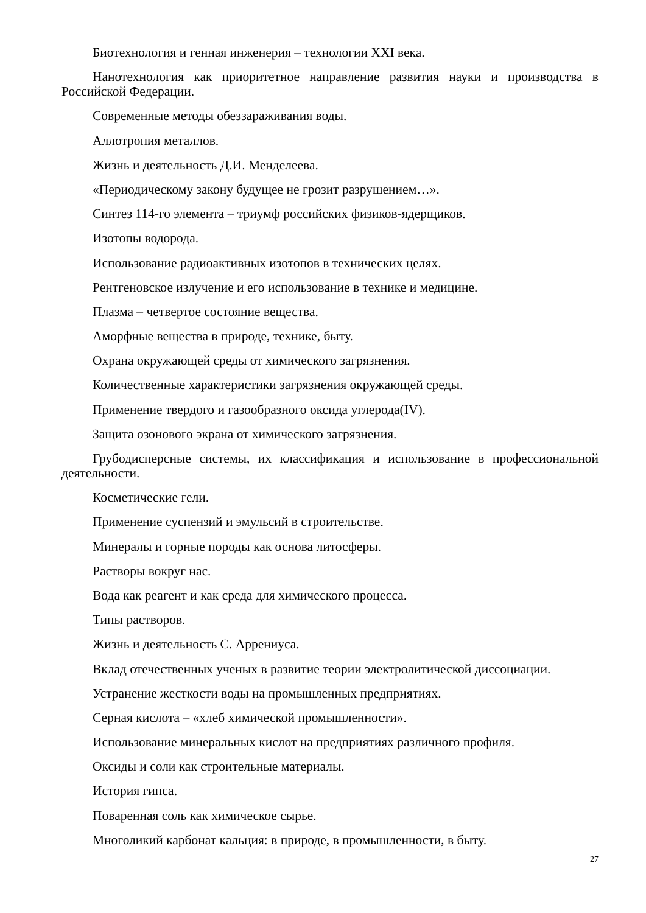Биотехнология и генная инженерия – технологии XXI века.
Нанотехнология как приоритетное направление развития науки и производства в Российской Федерации.
Современные методы обеззараживания воды.
Аллотропия металлов.
Жизнь и деятельность Д.И. Менделеева.
«Периодическому закону будущее не грозит разрушением…».
Синтез 114-го элемента – триумф российских физиков-ядерщиков.
Изотопы водорода.
Использование радиоактивных изотопов в технических целях.
Рентгеновское излучение и его использование в технике и медицине.
Плазма – четвертое состояние вещества.
Аморфные вещества в природе, технике, быту.
Охрана окружающей среды от химического загрязнения.
Количественные характеристики загрязнения окружающей среды.
Применение твердого и газообразного оксида углерода(IV).
Защита озонового экрана от химического загрязнения.
Грубодисперсные системы, их классификация и использование в профессиональной деятельности.
Косметические гели.
Применение суспензий и эмульсий в строительстве.
Минералы и горные породы как основа литосферы.
Растворы вокруг нас.
Вода как реагент и как среда для химического процесса.
Типы растворов.
Жизнь и деятельность С. Аррениуса.
Вклад отечественных ученых в развитие теории электролитической диссоциации.
Устранение жесткости воды на промышленных предприятиях.
Серная кислота – «хлеб химической промышленности».
Использование минеральных кислот на предприятиях различного профиля.
Оксиды и соли как строительные материалы.
История гипса.
Поваренная соль как химическое сырье.
Многоликий карбонат кальция: в природе, в промышленности, в быту.
27